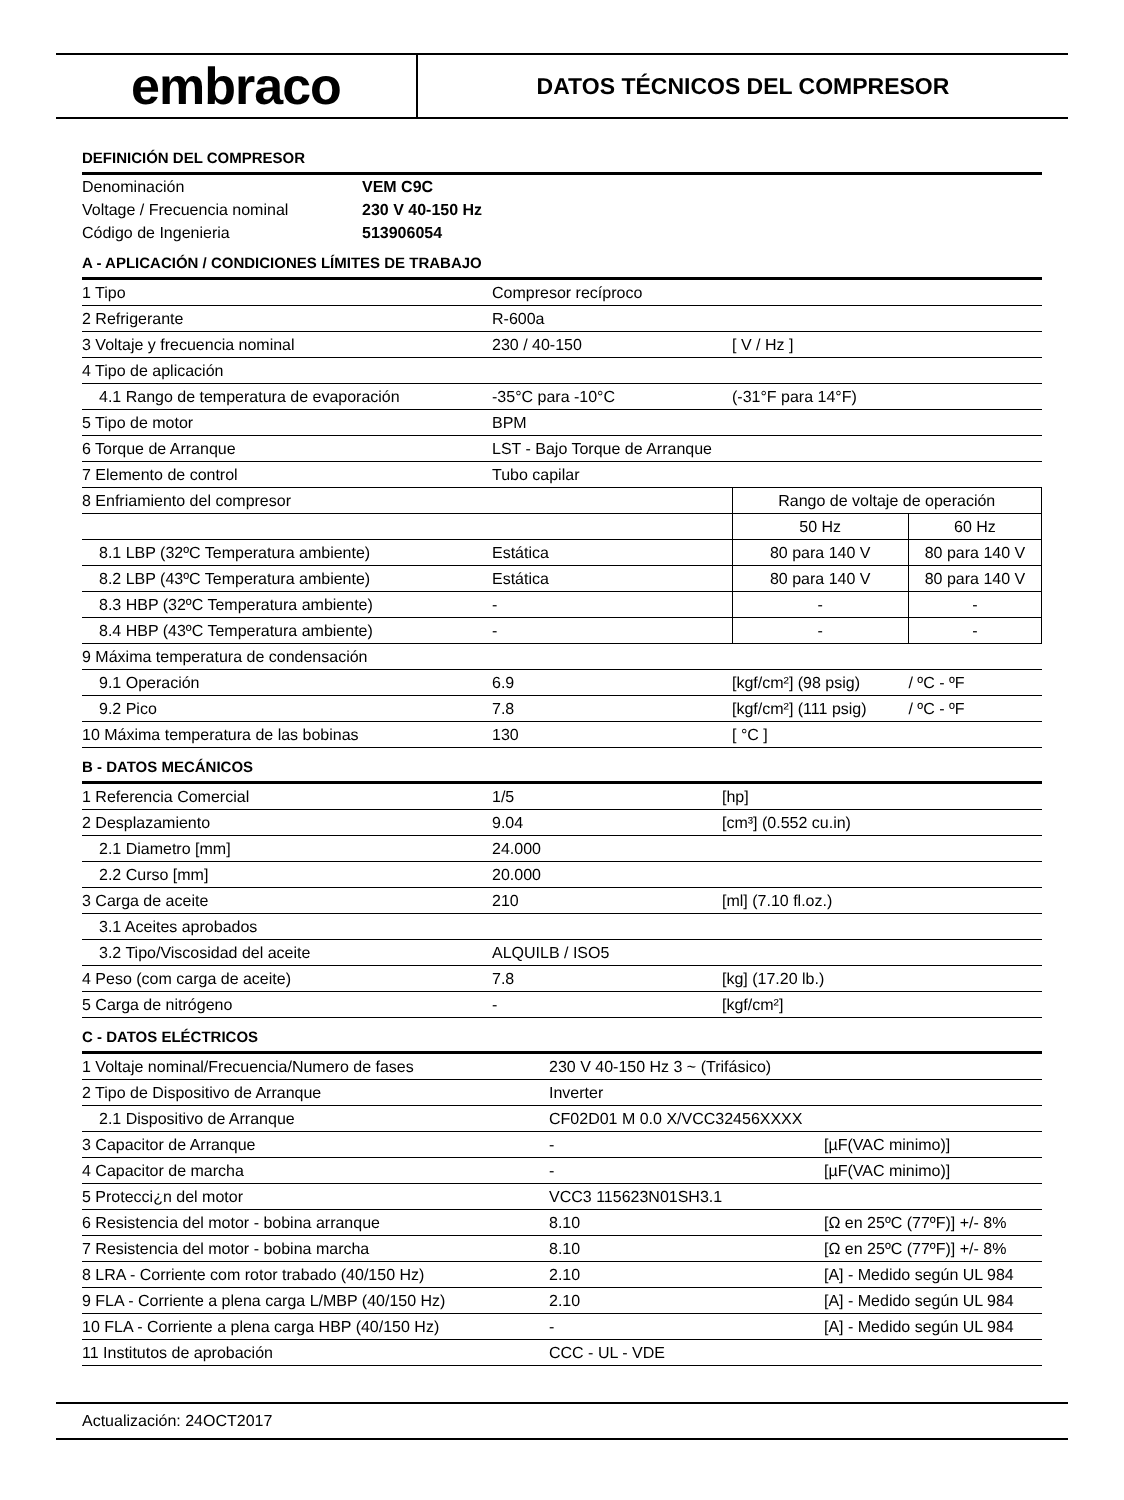embraco
DATOS TÉCNICOS DEL COMPRESOR
DEFINICIÓN DEL COMPRESOR
| Denominación | VEM C9C |
| Voltage / Frecuencia nominal | 230 V 40-150 Hz |
| Código de Ingenieria | 513906054 |
A - APLICACIÓN / CONDICIONES LÍMITES DE TRABAJO
| 1 Tipo | Compresor recíproco | | |
| 2 Refrigerante | R-600a | | |
| 3 Voltaje y frecuencia nominal | 230 / 40-150 | [ V / Hz ] | |
| 4 Tipo de aplicación | | | |
| 4.1 Rango de temperatura de evaporación | -35°C para -10°C | (-31°F para 14°F) | |
| 5 Tipo de motor | BPM | | |
| 6 Torque de Arranque | LST - Bajo Torque de Arranque | | |
| 7 Elemento de control | Tubo capilar | | |
| 8 Enfriamiento del compresor | | Rango de voltaje de operación | |
| | | 50 Hz | 60 Hz |
| 8.1 LBP (32ºC Temperatura ambiente) | Estática | 80 para 140 V | 80 para 140 V |
| 8.2 LBP (43ºC Temperatura ambiente) | Estática | 80 para 140 V | 80 para 140 V |
| 8.3 HBP (32ºC Temperatura ambiente) | - | - | - |
| 8.4 HBP (43ºC Temperatura ambiente) | - | - | - |
| 9 Máxima temperatura de condensación | | | |
| 9.1 Operación | 6.9 | [kgf/cm²] (98 psig) | / ºC - ºF |
| 9.2 Pico | 7.8 | [kgf/cm²] (111 psig) | / ºC - ºF |
| 10 Máxima temperatura de las bobinas | 130 | [ °C ] | |
B - DATOS MECÁNICOS
| 1 Referencia Comercial | 1/5 | [hp] |
| 2 Desplazamiento | 9.04 | [cm³] (0.552 cu.in) |
| 2.1 Diametro [mm] | 24.000 | |
| 2.2 Curso [mm] | 20.000 | |
| 3 Carga de aceite | 210 | [ml] (7.10 fl.oz.) |
| 3.1 Aceites aprobados | | |
| 3.2 Tipo/Viscosidad del aceite | ALQUILB / ISO5 | |
| 4 Peso (com carga de aceite) | 7.8 | [kg] (17.20 lb.) |
| 5 Carga de nitrógeno | - | [kgf/cm²] |
C - DATOS ELÉCTRICOS
| 1 Voltaje nominal/Frecuencia/Numero de fases | 230 V 40-150 Hz 3 ~ (Trifásico) | |
| 2 Tipo de Dispositivo de Arranque | Inverter | |
| 2.1 Dispositivo de Arranque | CF02D01 M 0.0 X/VCC32456XXXX | |
| 3 Capacitor de Arranque | - | [µF(VAC minimo)] |
| 4 Capacitor de marcha | - | [µF(VAC minimo)] |
| 5 Protecci¿n del motor | VCC3 115623N01SH3.1 | |
| 6 Resistencia del motor - bobina arranque | 8.10 | [Ω en 25ºC (77ºF)] +/- 8% |
| 7 Resistencia del motor - bobina marcha | 8.10 | [Ω en 25ºC (77ºF)] +/- 8% |
| 8 LRA - Corriente com rotor trabado (40/150 Hz) | 2.10 | [A] - Medido según UL 984 |
| 9 FLA - Corriente a plena carga L/MBP (40/150 Hz) | 2.10 | [A] - Medido según UL 984 |
| 10 FLA - Corriente a plena carga HBP (40/150 Hz) | - | [A] - Medido según UL 984 |
| 11 Institutos de aprobación | CCC - UL - VDE | |
Actualización: 24OCT2017